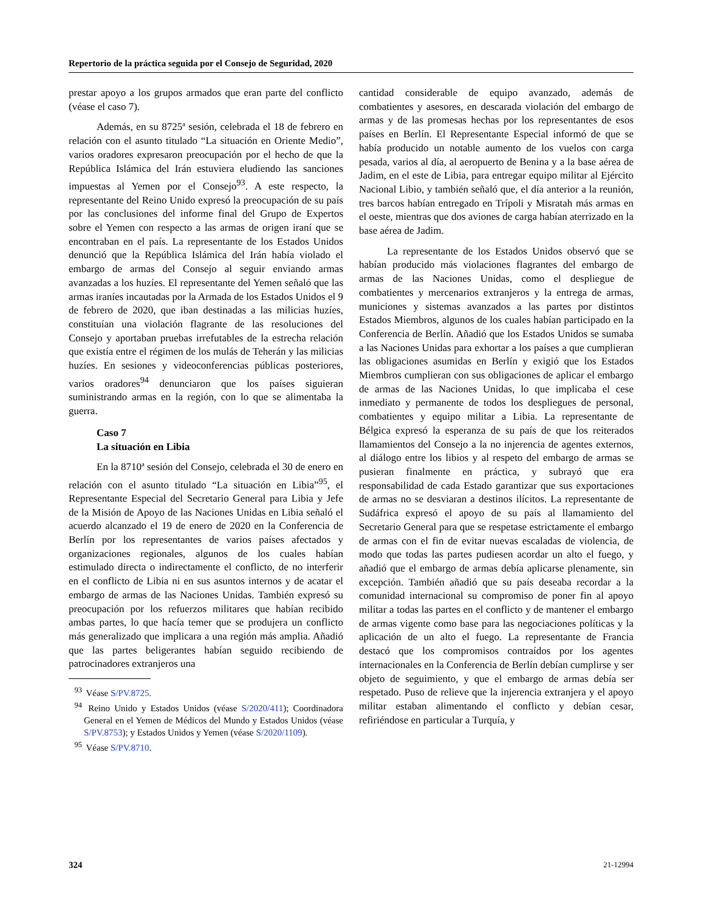Repertorio de la práctica seguida por el Consejo de Seguridad, 2020
prestar apoyo a los grupos armados que eran parte del conflicto (véase el caso 7).
Además, en su 8725ª sesión, celebrada el 18 de febrero en relación con el asunto titulado “La situación en Oriente Medio”, varios oradores expresaron preocupación por el hecho de que la República Islámica del Irán estuviera eludiendo las sanciones impuestas al Yemen por el Consejo<sup>93</sup>. A este respecto, la representante del Reino Unido expresó la preocupación de su país por las conclusiones del informe final del Grupo de Expertos sobre el Yemen con respecto a las armas de origen iraní que se encontraban en el país. La representante de los Estados Unidos denunció que la República Islámica del Irán había violado el embargo de armas del Consejo al seguir enviando armas avanzadas a los huzíes. El representante del Yemen señaló que las armas iraníes incautadas por la Armada de los Estados Unidos el 9 de febrero de 2020, que iban destinadas a las milicias huzíes, constituían una violación flagrante de las resoluciones del Consejo y aportaban pruebas irrefutables de la estrecha relación que existía entre el régimen de los mulás de Teherán y las milicias huzíes. En sesiones y videoconferencias públicas posteriores, varios oradores<sup>94</sup> denunciaron que los países siguieran suministrando armas en la región, con lo que se alimentaba la guerra.
Caso 7
La situación en Libia
En la 8710ª sesión del Consejo, celebrada el 30 de enero en relación con el asunto titulado “La situación en Libia”<sup>95</sup>, el Representante Especial del Secretario General para Libia y Jefe de la Misión de Apoyo de las Naciones Unidas en Libia señaló el acuerdo alcanzado el 19 de enero de 2020 en la Conferencia de Berlín por los representantes de varios países afectados y organizaciones regionales, algunos de los cuales habían estimulado directa o indirectamente el conflicto, de no interferir en el conflicto de Libia ni en sus asuntos internos y de acatar el embargo de armas de las Naciones Unidas. También expresó su preocupación por los refuerzos militares que habían recibido ambas partes, lo que hacía temer que se produjera un conflicto más generalizado que implicara a una región más amplia. Añadió que las partes beligerantes habían seguido recibiendo de patrocinadores extranjeros una
<sup>93</sup> Véase S/PV.8725.
<sup>94</sup> Reino Unido y Estados Unidos (véase S/2020/411); Coordinadora General en el Yemen de Médicos del Mundo y Estados Unidos (véase S/PV.8753); y Estados Unidos y Yemen (véase S/2020/1109).
<sup>95</sup> Véase S/PV.8710.
cantidad considerable de equipo avanzado, además de combatientes y asesores, en descarada violación del embargo de armas y de las promesas hechas por los representantes de esos países en Berlín. El Representante Especial informó de que se había producido un notable aumento de los vuelos con carga pesada, varios al día, al aeropuerto de Benina y a la base aérea de Jadim, en el este de Libia, para entregar equipo militar al Ejército Nacional Libio, y también señaló que, el día anterior a la reunión, tres barcos habían entregado en Trípoli y Misratah más armas en el oeste, mientras que dos aviones de carga habían aterrizado en la base aérea de Jadim.
La representante de los Estados Unidos observó que se habían producido más violaciones flagrantes del embargo de armas de las Naciones Unidas, como el despliegue de combatientes y mercenarios extranjeros y la entrega de armas, municiones y sistemas avanzados a las partes por distintos Estados Miembros, algunos de los cuales habían participado en la Conferencia de Berlín. Añadió que los Estados Unidos se sumaba a las Naciones Unidas para exhortar a los países a que cumplieran las obligaciones asumidas en Berlín y exigió que los Estados Miembros cumplieran con sus obligaciones de aplicar el embargo de armas de las Naciones Unidas, lo que implicaba el cese inmediato y permanente de todos los despliegues de personal, combatientes y equipo militar a Libia. La representante de Bélgica expresó la esperanza de su país de que los reiterados llamamientos del Consejo a la no injerencia de agentes externos, al diálogo entre los libios y al respeto del embargo de armas se pusieran finalmente en práctica, y subrayó que era responsabilidad de cada Estado garantizar que sus exportaciones de armas no se desviaran a destinos ilícitos. La representante de Sudáfrica expresó el apoyo de su país al llamamiento del Secretario General para que se respetase estrictamente el embargo de armas con el fin de evitar nuevas escaladas de violencia, de modo que todas las partes pudiesen acordar un alto el fuego, y añadió que el embargo de armas debía aplicarse plenamente, sin excepción. También añadió que su país deseaba recordar a la comunidad internacional su compromiso de poner fin al apoyo militar a todas las partes en el conflicto y de mantener el embargo de armas vigente como base para las negociaciones políticas y la aplicación de un alto el fuego. La representante de Francia destacó que los compromisos contraídos por los agentes internacionales en la Conferencia de Berlín debían cumplirse y ser objeto de seguimiento, y que el embargo de armas debía ser respetado. Puso de relieve que la injerencia extranjera y el apoyo militar estaban alimentando el conflicto y debían cesar, refiriéndose en particular a Turquía, y
324 21-12994